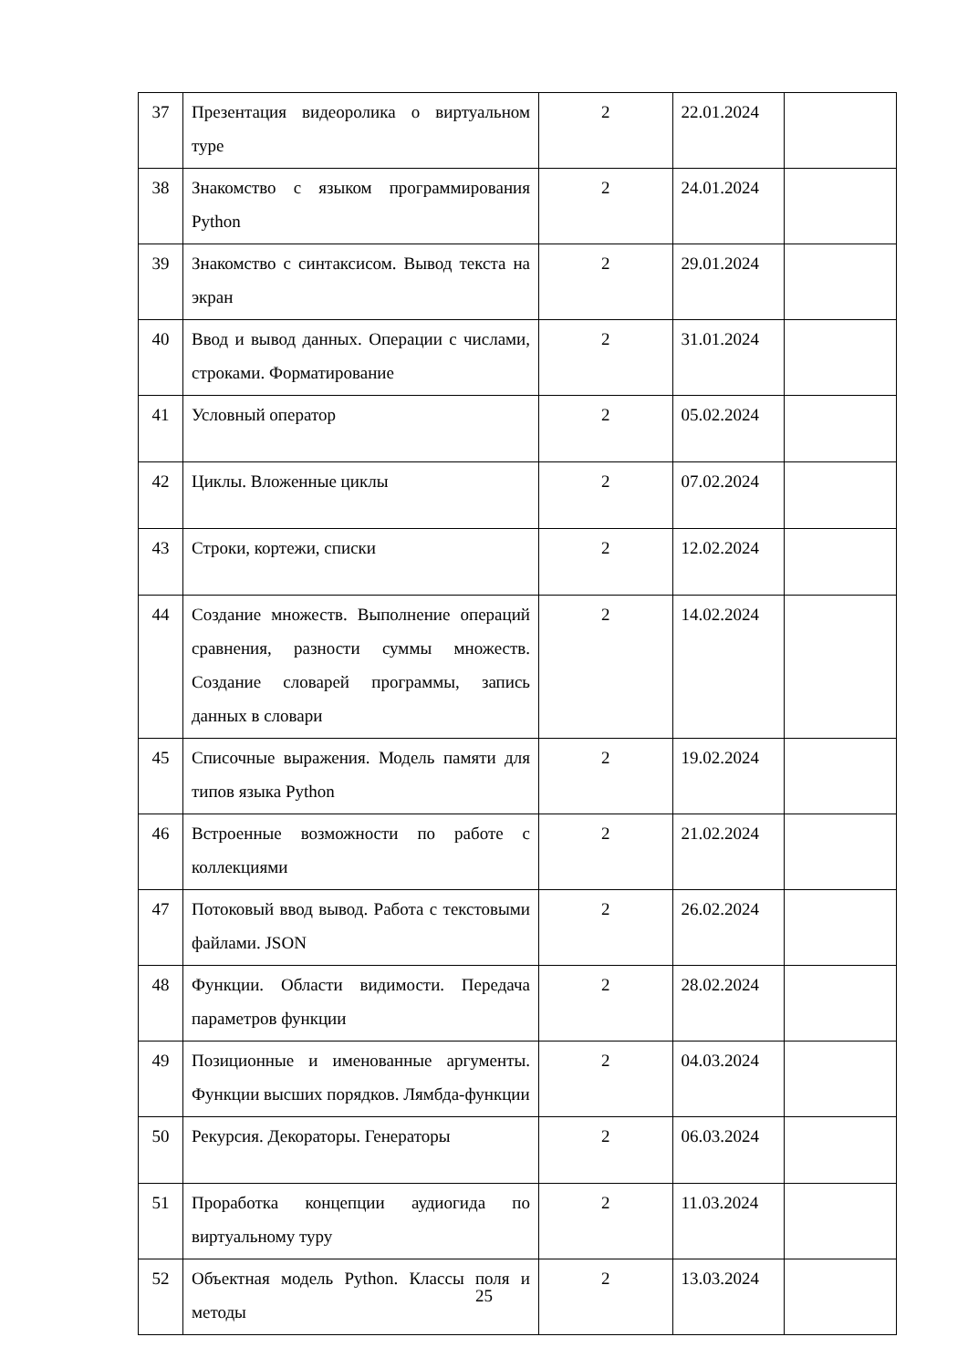| 37 | Презентация видеоролика о виртуальном туре | 2 | 22.01.2024 | |
| 38 | Знакомство с языком программирования Python | 2 | 24.01.2024 | |
| 39 | Знакомство с синтаксисом. Вывод текста на экран | 2 | 29.01.2024 | |
| 40 | Ввод и вывод данных. Операции с числами, строками. Форматирование | 2 | 31.01.2024 | |
| 41 | Условный оператор | 2 | 05.02.2024 | |
| 42 | Циклы. Вложенные циклы | 2 | 07.02.2024 | |
| 43 | Строки, кортежи, списки | 2 | 12.02.2024 | |
| 44 | Создание множеств. Выполнение операций сравнения, разности суммы множеств. Создание словарей программы, запись данных в словари | 2 | 14.02.2024 | |
| 45 | Списочные выражения. Модель памяти для типов языка Python | 2 | 19.02.2024 | |
| 46 | Встроенные возможности по работе с коллекциями | 2 | 21.02.2024 | |
| 47 | Потоковый ввод вывод. Работа с текстовыми файлами. JSON | 2 | 26.02.2024 | |
| 48 | Функции. Области видимости. Передача параметров функции | 2 | 28.02.2024 | |
| 49 | Позиционные и именованные аргументы. Функции высших порядков. Лямбда-функции | 2 | 04.03.2024 | |
| 50 | Рекурсия. Декораторы. Генераторы | 2 | 06.03.2024 | |
| 51 | Проработка концепции аудиогида по виртуальному туру | 2 | 11.03.2024 | |
| 52 | Объектная модель Python. Классы поля и методы | 2 | 13.03.2024 | |
25